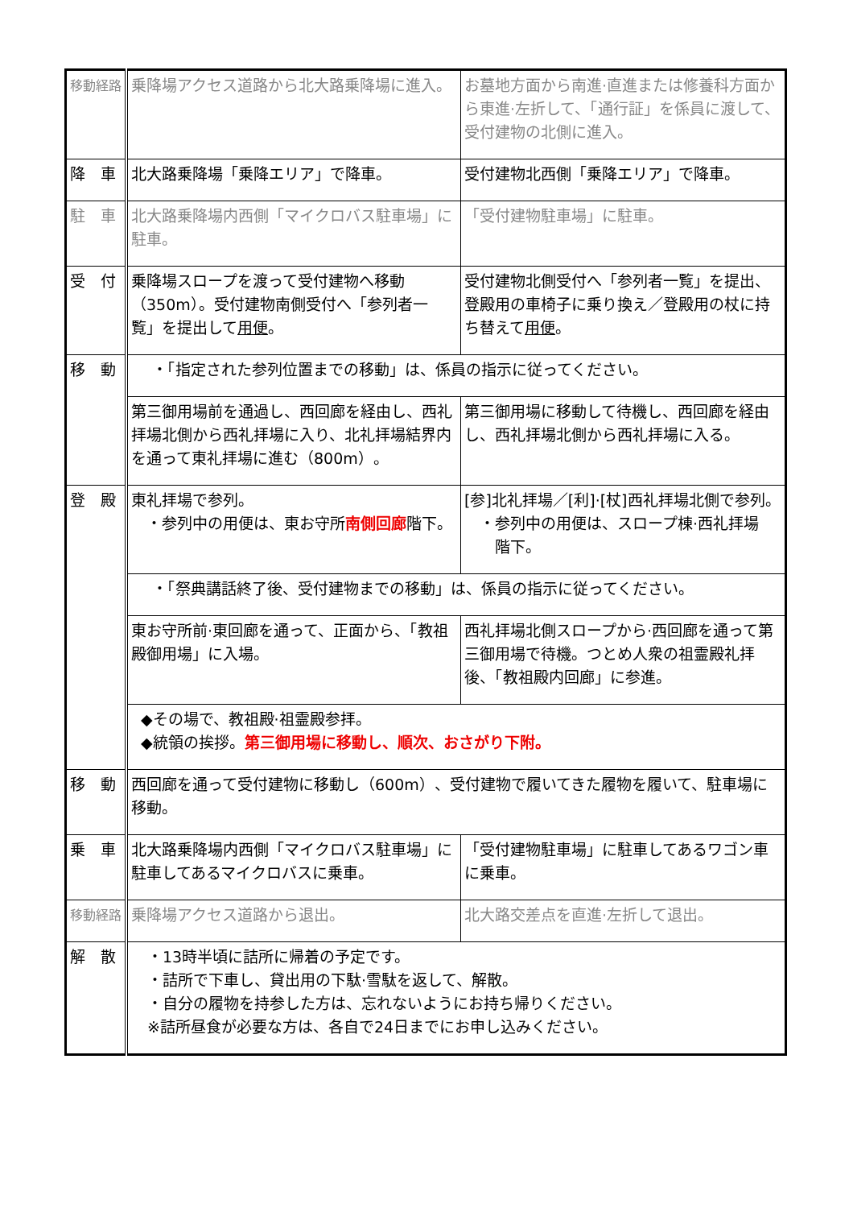| 移動経路 | 乗降場アクセス道路から北大路乗降場に進入。 | お墓地方面から南進·直進または修養科方面から東進·左折して、「通行証」を係員に渡して、受付建物の北側に進入。 |
| 降 車 | 北大路乗降場「乗降エリア」で降車。 | 受付建物北西側「乗降エリア」で降車。 |
| 駐 車 | 北大路乗降場内西側「マイクロバス駐車場」に駐車。 | 「受付建物駐車場」に駐車。 |
| 受 付 | 乗降場スロープを渡って受付建物へ移動（350m）。受付建物南側受付へ「参列者一覧」を提出して 用便 。 | 受付建物北側受付へ「参列者一覧」を提出、登殿用の車椅子に乗り換え／登殿用の杖に持ち替えて 用便 。 |
| 移 動 | ・「指定された参列位置までの移動」は、係員の指示に従ってください。 | |
| | 第三御用場前を通過し、西回廊を経由し、西礼拝場北側から西礼拝場に入り、北礼拝場結界内を通って東礼拝場に進む（800m）。 | 第三御用場に移動して待機し、西回廊を経由し、西礼拝場北側から西礼拝場に入る。 |
| 登 殿 | 東礼拝場で参列。 ・参列中の用便は、東お守所 南側回廊 階下。 | [参]北礼拝場／[利]·[杖]西礼拝場北側で参列。 ・参列中の用便は、スロープ棟·西礼拝場 階下。 |
| | ・「祭典講話終了後、受付建物までの移動」は、係員の指示に従ってください。 | |
| | 東お守所前·東回廊を通って、正面から、「教祖殿御用場」に入場。 | 西礼拝場北側スロープから·西回廊を通って第三御用場で待機。つとめ人衆の祖霊殿礼拝後、「教祖殿内回廊」に参進。 |
| | ◆その場で、教祖殿·祖霊殿参拝。 ◆統領の挨拶。 第三御用場に移動し、順次、おさがり下附。 | |
| 移 動 | 西回廊を通って受付建物に移動し（600m）、受付建物で履いてきた履物を履いて、駐車場に移動。 | |
| 乗 車 | 北大路乗降場内西側「マイクロバス駐車場」に駐車してあるマイクロバスに乗車。 | 「受付建物駐車場」に駐車してあるワゴン車に乗車。 |
| 移動経路 | 乗降場アクセス道路から退出。 | 北大路交差点を直進·左折して退出。 |
| 解 散 | ・13時半頃に詰所に帰着の予定です。 ・詰所で下車し、貸出用の下駄·雪駄を返して、解散。 ・自分の履物を持参した方は、忘れないようにお持ち帰りください。 ※詰所昼食が必要な方は、各自で24日までにお申し込みください。 | |